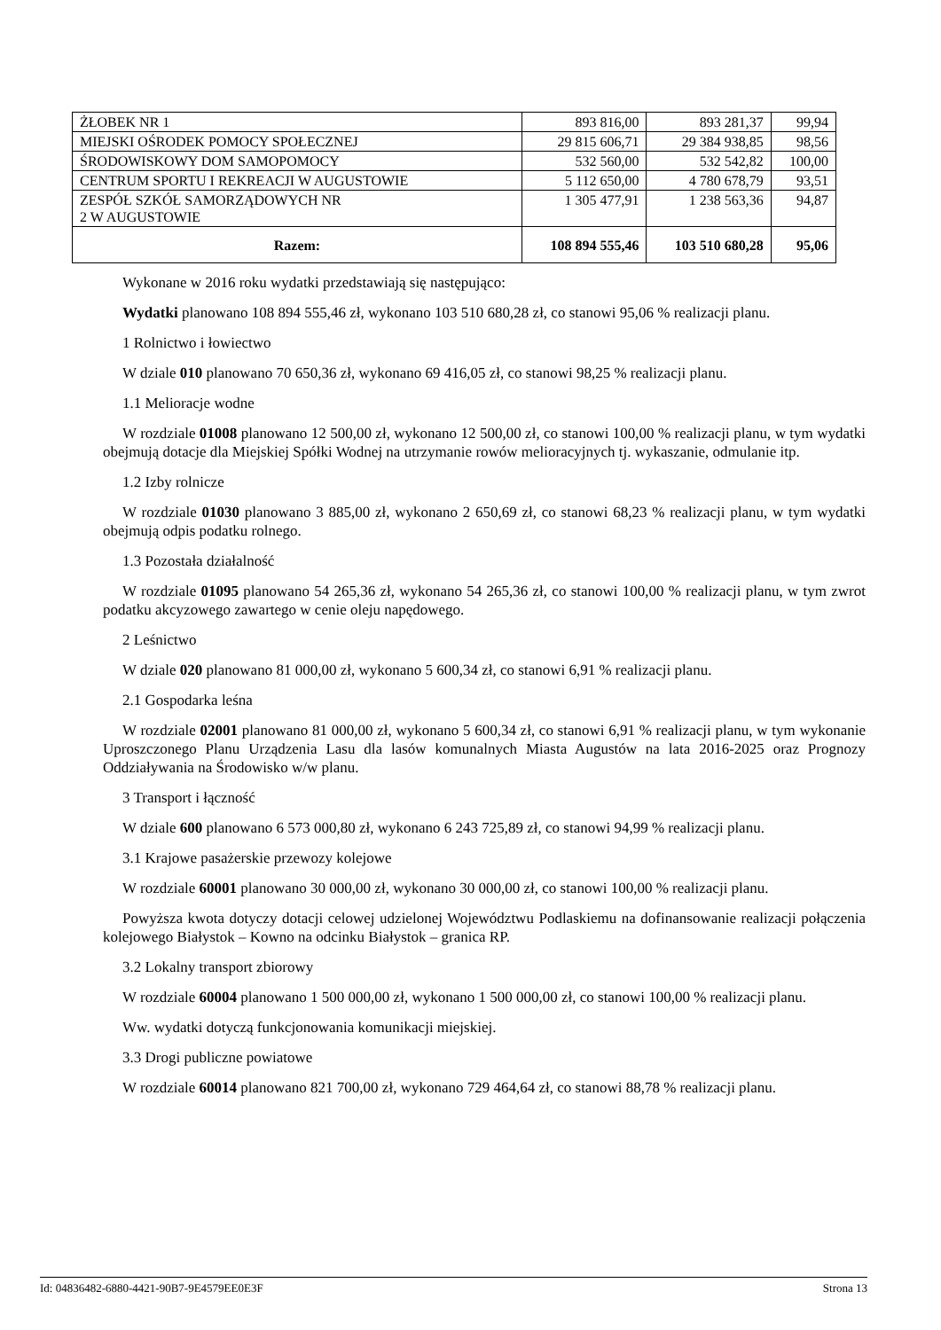| ŻŁOBEK NR 1 | 893 816,00 | 893 281,37 | 99,94 |
| MIEJSKI OŚRODEK POMOCY SPOŁECZNEJ | 29 815 606,71 | 29 384 938,85 | 98,56 |
| ŚRODOWISKOWY DOM SAMOPOMOCY | 532 560,00 | 532 542,82 | 100,00 |
| CENTRUM SPORTU I REKREACJI W AUGUSTOWIE | 5 112 650,00 | 4 780 678,79 | 93,51 |
| ZESPÓŁ SZKÓŁ SAMORZĄDOWYCH NR 2 W AUGUSTOWIE | 1 305 477,91 | 1 238 563,36 | 94,87 |
| Razem: | 108 894 555,46 | 103 510 680,28 | 95,06 |
Wykonane w 2016 roku wydatki przedstawiają się następująco:
Wydatki planowano 108 894 555,46 zł, wykonano 103 510 680,28 zł, co stanowi 95,06 % realizacji planu.
1 Rolnictwo i łowiectwo
W dziale 010 planowano 70 650,36 zł, wykonano 69 416,05 zł, co stanowi 98,25 % realizacji planu.
1.1 Melioracje wodne
W rozdziale 01008 planowano 12 500,00 zł, wykonano 12 500,00 zł, co stanowi 100,00 % realizacji planu, w tym wydatki obejmują dotacje dla Miejskiej Spółki Wodnej na utrzymanie rowów melioracyjnych tj. wykaszanie, odmulanie itp.
1.2 Izby rolnicze
W rozdziale 01030 planowano 3 885,00 zł, wykonano 2 650,69 zł, co stanowi 68,23 % realizacji planu, w tym wydatki obejmują odpis podatku rolnego.
1.3 Pozostała działalność
W rozdziale 01095 planowano 54 265,36 zł, wykonano 54 265,36 zł, co stanowi 100,00 % realizacji planu, w tym zwrot podatku akcyzowego zawartego w cenie oleju napędowego.
2 Leśnictwo
W dziale 020 planowano 81 000,00 zł, wykonano 5 600,34 zł, co stanowi 6,91 % realizacji planu.
2.1 Gospodarka leśna
W rozdziale 02001 planowano 81 000,00 zł, wykonano 5 600,34 zł, co stanowi 6,91 % realizacji planu, w tym wykonanie Uproszczonego Planu Urządzenia Lasu dla lasów komunalnych Miasta Augustów na lata 2016-2025 oraz Prognozy Oddziaływania na Środowisko w/w planu.
3 Transport i łączność
W dziale 600 planowano 6 573 000,80 zł, wykonano 6 243 725,89 zł, co stanowi 94,99 % realizacji planu.
3.1 Krajowe pasażerskie przewozy kolejowe
W rozdziale 60001 planowano 30 000,00 zł, wykonano 30 000,00 zł, co stanowi 100,00 % realizacji planu.
Powyższa kwota dotyczy dotacji celowej udzielonej Województwu Podlaskiemu na dofinansowanie realizacji połączenia kolejowego Białystok – Kowno na odcinku Białystok – granica RP.
3.2 Lokalny transport zbiorowy
W rozdziale 60004 planowano 1 500 000,00 zł, wykonano 1 500 000,00 zł, co stanowi 100,00 % realizacji planu.
Ww. wydatki dotyczą funkcjonowania komunikacji miejskiej.
3.3 Drogi publiczne powiatowe
W rozdziale 60014 planowano 821 700,00 zł, wykonano 729 464,64 zł, co stanowi 88,78 % realizacji planu.
Id: 04836482-6880-4421-90B7-9E4579EE0E3F Strona 13